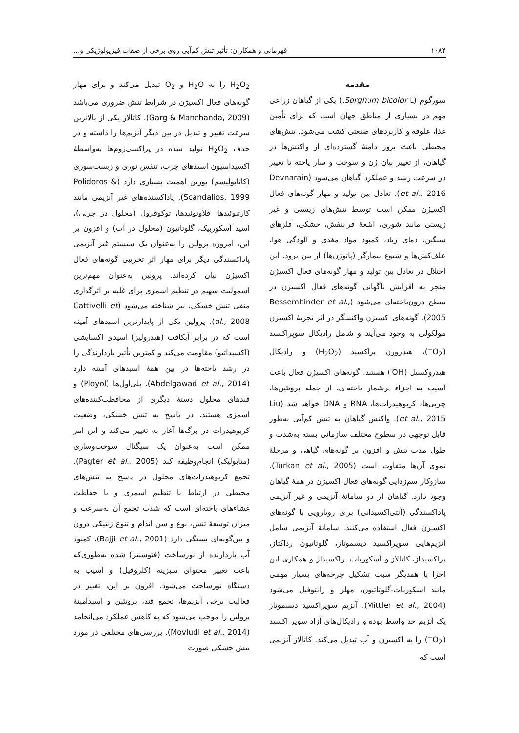۱۰۸۴ قهرمانی و همکاران: تأثیر تنش کم‌آبی روی برخی از صفات فیزیولوژیکی و...
مقدمه
سورگوم (Sorghum bicolor L.) یکی از گیاهان زراعی مهم در بسیاری از مناطق جهان است که برای تأمین غذا، علوفه و کاربردهای صنعتی کشت می‌شود. تنش‌های محیطی باعث بروز دامنهٔ گسترده‌ای از واکنش‌ها در گیاهان، از تغییر بیان ژن و سوخت و ساز یاخته تا تغییر در سرعت رشد و عملکرد گیاهان می‌شود (Devnarain et al., 2016). تعادل بین تولید و مهار گونه‌های فعال اکسیژن ممکن است توسط تنش‌های زیستی و غیر زیستی مانند شوری، اشعهٔ فرابنفش، خشکی، فلزهای سنگین، دمای زیاد، کمبود مواد مغذی و آلودگی هوا، علف‌کش‌ها و شیوع بیمارگر (پاتوژن‌ها) از بین برود. این اختلال در تعادل بین تولید و مهار گونه‌های فعال اکسیژن منجر به افزایش ناگهانی گونه‌های فعال اکسیژن در سطح درون‌یاخته‌ای می‌شود (Bessembinder et al., 2005). گونه‌های اکسیژن واکنشگر در اثر تجزیهٔ اکسیژن مولکولی به وجود می‌آیند و شامل رادیکال سوپراکسید (O<sub>2</sub><sup>−</sup>)، هیدروژن پراکسید (H<sub>2</sub>O<sub>2</sub>) و رادیکال هیدروکسیل (OH<sup>·</sup>) هستند. گونه‌های اکسیژن فعال باعث آسیب به اجزاء پرشمار یاخته‌ای، از جمله پروتئین‌ها، چربی‌ها، کربوهیدرات‌ها، RNA و DNA خواهد شد (Liu et al., 2015). واکنش گیاهان به تنش کم‌آبی به‌طور قابل توجهی در سطوح مختلف سازمانی بسته به‌شدت و طول مدت تنش و افزون بر گونه‌های گیاهی و مرحلهٔ نموی آن‌ها متفاوت است (Turkan et al., 2005). سازوکار سم‌زدایی گونه‌های فعال اکسیژن در همهٔ گیاهان وجود دارد. گیاهان از دو سامانهٔ آنزیمی و غیر آنزیمی پاداکسندگی (آنتی‌اکسیدانی) برای رویارویی با گونه‌های اکسیژن فعال استفاده می‌کنند. سامانهٔ آنزیمی شامل آنزیم‌هایی سوپراکسید دیسموتاز، گلوتاتیون رداکتاز، پراکسیداز، کاتالاز و آسکوربات پراکسیداز و همکاری این اجزا با همدیگر سبب تشکیل چرخه‌های بسیار مهمی مانند اسکوربات-گلوتاتیون، مهلر و زانتوفیل می‌شود (Mittler et al., 2004). آنزیم سوپراکسید دیسموتاز یک آنزیم حد واسط بوده و رادیکال‌های آزاد سوپر اکسید (O<sub>2</sub><sup>−</sup>) را به اکسیژن و آب تبدیل می‌کند. کاتالاز آنزیمی است که
H<sub>2</sub>O<sub>2</sub> را به H<sub>2</sub>O و O<sub>2</sub> تبدیل می‌کند و برای مهار گونه‌های فعال اکسیژن در شرایط تنش ضروری می‌باشد (Garg & Manchanda, 2009). کاتالاز یکی از بالاترین سرعت تغییر و تبدیل در بین دیگر آنزیم‌ها را داشته و در حذف H<sub>2</sub>O<sub>2</sub> تولید شده در پراکسی‌زوم‌ها به‌واسطهٔ اکسیداسیون اسیدهای چرب، تنفس نوری و زیست‌سوزی (کاتابولیسم) پورین اهمیت بسیاری دارد (Polidoros & Scandalios, 1999). پاداکسنده‌های غیر آنزیمی مانند کارتنوئیدها، فلاونوئیدها، توکوفرول (محلول در چربی)، اسید آسکوربیک، گلوتاتیون (محلول در آب) و افزون بر این، امروزه پرولین را به‌عنوان یک سیستم غیر آنزیمی پاداکسندگی دیگر برای مهار اثر تخریبی گونه‌های فعال اکسیژن بیان کرده‌اند. پرولین به‌عنوان مهم‌ترین اسمولیت سهیم در تنظیم اسمزی برای غلبه بر اثرگذاری منفی تنش خشکی، نیز شناخته می‌شود (Cattivelli et al., 2008). پرولین یکی از پایدارترین اسیدهای آمینه است که در برابر آبکافت (هیدرولیز) اسیدی اکسایشی (اکسیداتیو) مقاومت می‌کند و کمترین تأثیر بازدارندگی را در رشد یاخته‌ها در بین همهٔ اسیدهای آمینه دارد (Abdelgawad et al., 2014). پلی‌اول‌ها (Ployol) و قندهای محلول دستهٔ دیگری از محافظت‌کننده‌های اسمزی هستند. در پاسخ به تنش خشکی، وضعیت کربوهیدرات در برگ‌ها آغاز به تغییر می‌کند و این امر ممکن است به‌عنوان یک سیگنال سوخت‌وسازی (متابولیک) انجام‌وظیفه کند (Pagter et al., 2005). تجمع کربوهیدرات‌های محلول در پاسخ به تنش‌های محیطی در ارتباط با تنظیم اسمزی و یا حفاظت غشاءهای یاخته‌ای است که شدت تجمع آن به‌سرعت و میزان توسعهٔ تنش، نوع و سن اندام و تنوع ژنتیکی درون و بین‌گونه‌ای بستگی دارد (Bajji et al., 2001). کمبود آب بازدارنده از نورساخت (فتوسنتز) شده به‌طوری‌که باعث تغییر محتوای سبزینه (کلروفیل) و آسیب به دستگاه نورساخت می‌شود. افزون بر این، تغییر در فعالیت برخی آنزیم‌ها، تجمع قند، پروتئین و اسیدآمینهٔ پرولین را موجب می‌شود که به کاهش عملکرد می‌انجامد (Movludi et al., 2014). بررسی‌های مختلفی در مورد تنش خشکی صورت